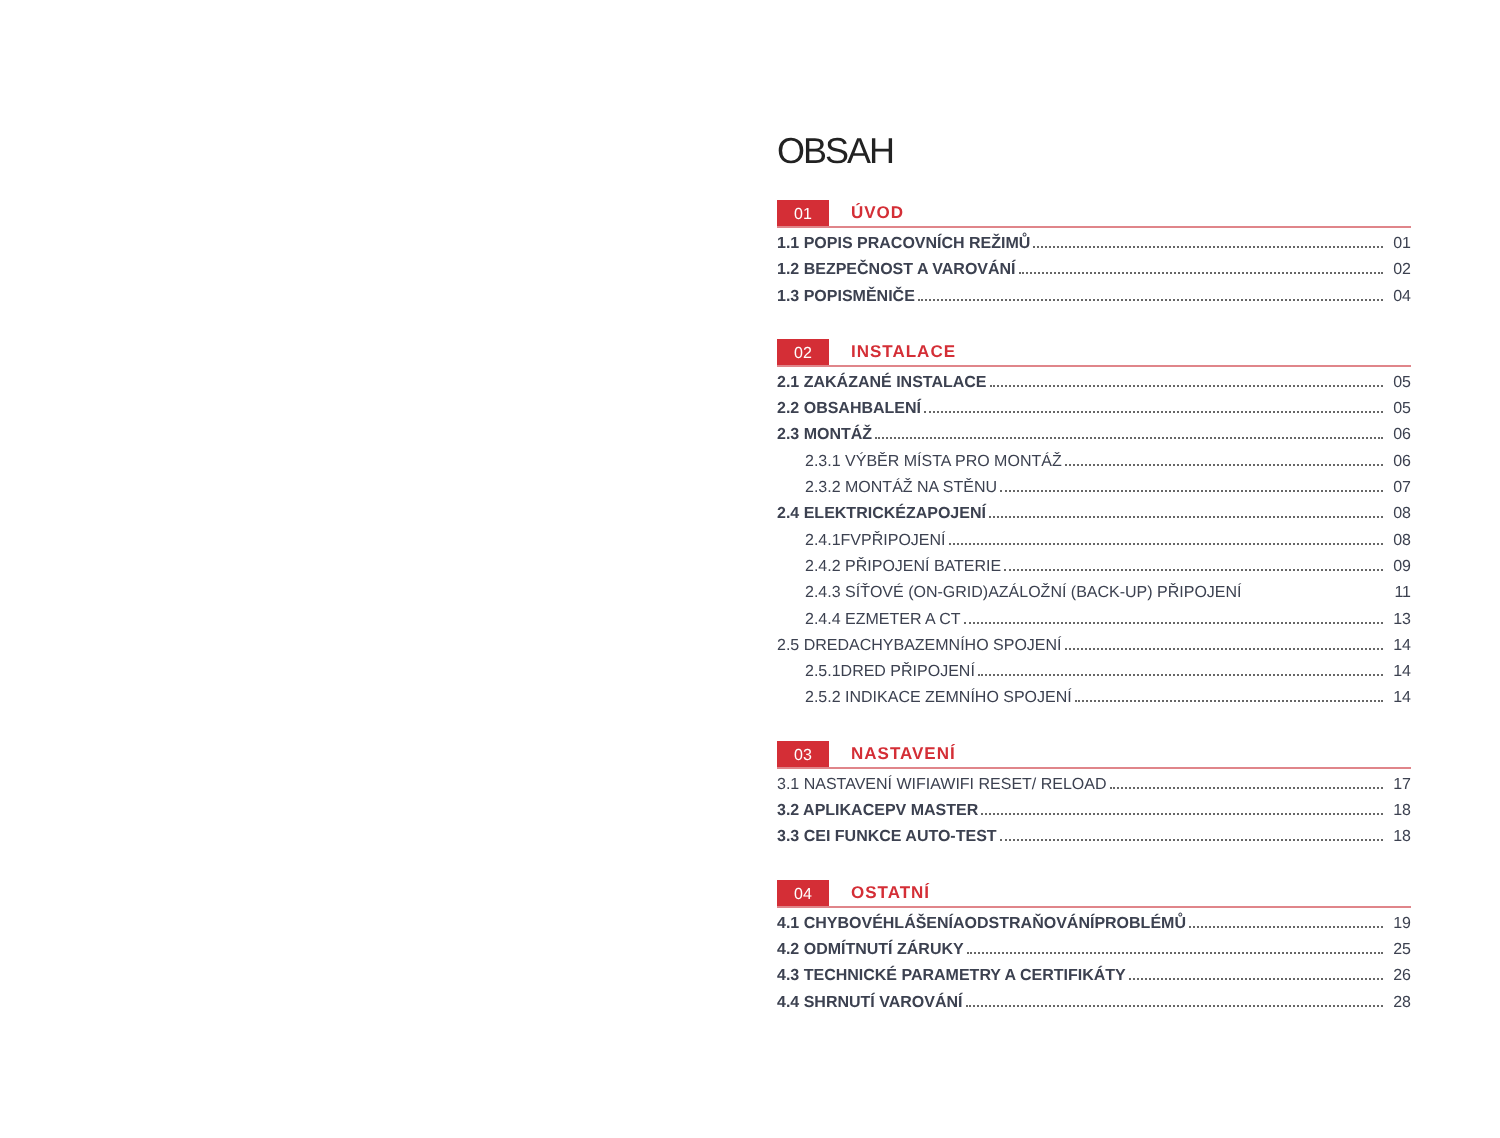OBSAH
01 ÚVOD
1.1 POPIS PRACOVNÍCH REŽIMŮ 01
1.2 BEZPEČNOST A VAROVÁNÍ 02
1.3 POPISMĚNIČE 04
02 INSTALACE
2.1 ZAKÁZANÉ INSTALACE 05
2.2 OBSAHBALENÍ 05
2.3 MONTÁŽ 06
2.3.1 VÝBĚR MÍSTA PRO MONTÁŽ 06
2.3.2 MONTÁŽ NA STĚNU 07
2.4 ELEKTRICKÉZAPOJENÍ 08
2.4.1FVPŘIPOJENÍ 08
2.4.2 PŘIPOJENÍ BATERIE 09
2.4.3 SÍŤOVÉ (ON-GRID)AZÁLOŽNÍ (BACK-UP) PŘIPOJENÍ 11
2.4.4 EZMETER A CT 13
2.5 DREDACHYBAZEMNÍHO SPOJENÍ 14
2.5.1DRED PŘIPOJENÍ 14
2.5.2 INDIKACE ZEMNÍHO SPOJENÍ 14
03 NASTAVENÍ
3.1 NASTAVENÍ WIFIAWIFI RESET/ RELOAD 17
3.2 APLIKACEPV MASTER 18
3.3 CEI FUNKCE AUTO-TEST 18
04 OSTATNÍ
4.1 CHYBOVÉHLÁŠENÍAODSTRAŇOVÁNÍPROBLÉMŮ 19
4.2 ODMÍTNUTÍ ZÁRUKY 25
4.3 TECHNICKÉ PARAMETRY A CERTIFIKÁTY 26
4.4 SHRNUTÍ VAROVÁNÍ 28